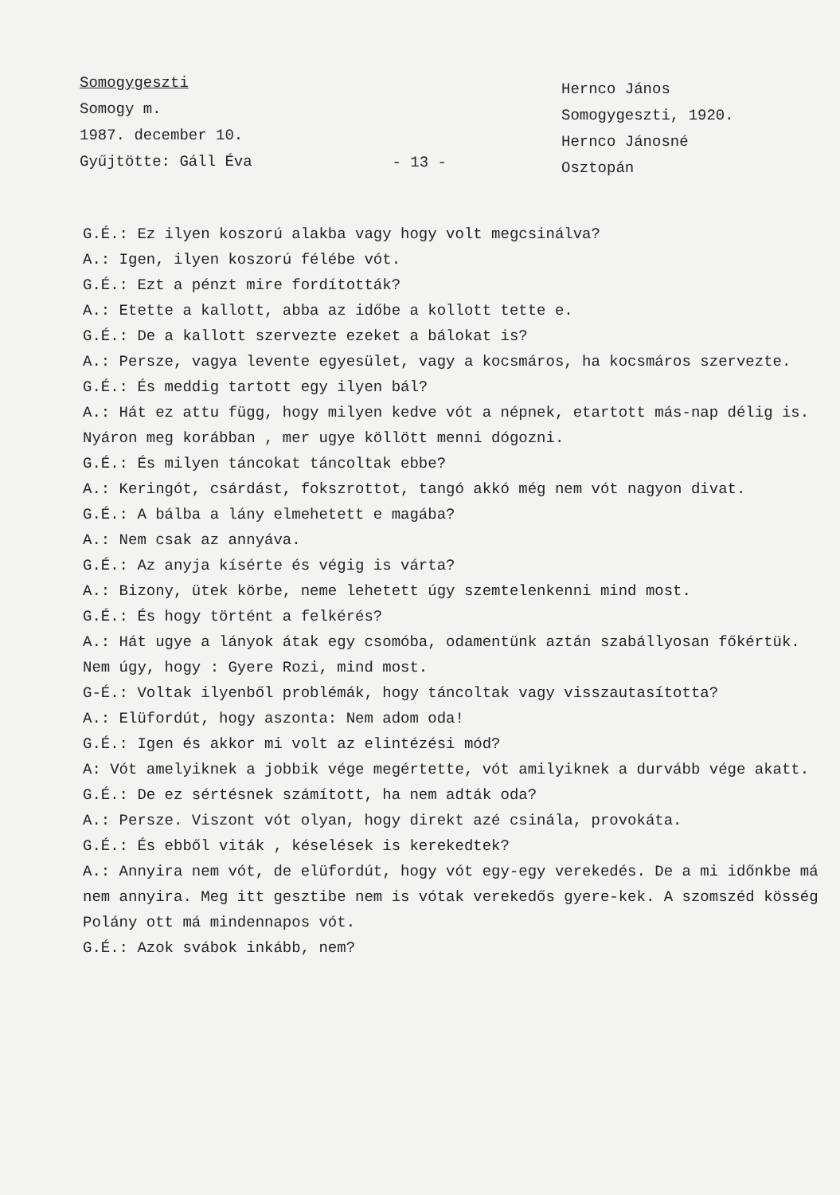Somogygeszti
Somogy m.
1987. december 10.
Gyűjtötte: Gáll Éva
- 13 -
Hernco János
Somogygeszti, 1920.
Hernco Jánosné
Osztopán
G.É.: Ez ilyen koszorú alakba vagy hogy volt megcsinálva?
A.: Igen, ilyen koszorú félébe vót.
G.É.: Ezt a pénzt mire fordították?
A.: Etette a kallott, abba az időbe a kollott tette e.
G.É.: De a kallott szervezte ezeket a bálokat is?
A.: Persze, vagya levente egyesület, vagy a kocsmáros, ha kocsmáros szervezte.
G.É.: És meddig tartott egy ilyen bál?
A.: Hát ez attu függ, hogy milyen kedve vót a népnek, etartott más-nap délig is. Nyáron meg korábban , mer ugye köllött menni dógozni.
G.É.: És milyen táncokat táncoltak ebbe?
A.: Keringót, csárdást, fokszrottot, tangó akkó még nem vót nagyon divat.
G.É.: A bálba a lány elmehetett e magába?
A.: Nem csak az annyáva.
G.É.: Az anyja kísérte és végig is várta?
A.: Bizony, ütek körbe, neme lehetett úgy szemtelenkenni mind most.
G.É.: És hogy történt a felkérés?
A.: Hát ugye a lányok átak egy csomóba, odamentünk aztán szabállyosan főkértük. Nem úgy, hogy : Gyere Rozi, mind most.
G-É.: Voltak ilyenből problémák, hogy táncoltak vagy visszautasította?
A.: Elüfordút, hogy aszonta: Nem adom oda!
G.É.: Igen és akkor mi volt az elintézési mód?
A: Vót amelyiknek a jobbik vége megértette, vót amilyiknek a durvább vége akatt.
G.É.: De ez sértésnek számított, ha nem adták oda?
A.: Persze. Viszont vót olyan, hogy direkt azé csinála, provokáta.
G.É.: És ebből viták , késelések is kerekedtek?
A.: Annyira nem vót, de elüfordút, hogy vót egy-egy verekedés. De a mi időnkbe má nem annyira. Meg itt gesztibe nem is vótak verekedős gyere-kek. A szomszéd kösség Polány ott má mindennapos vót.
G.É.: Azok svábok inkább, nem?